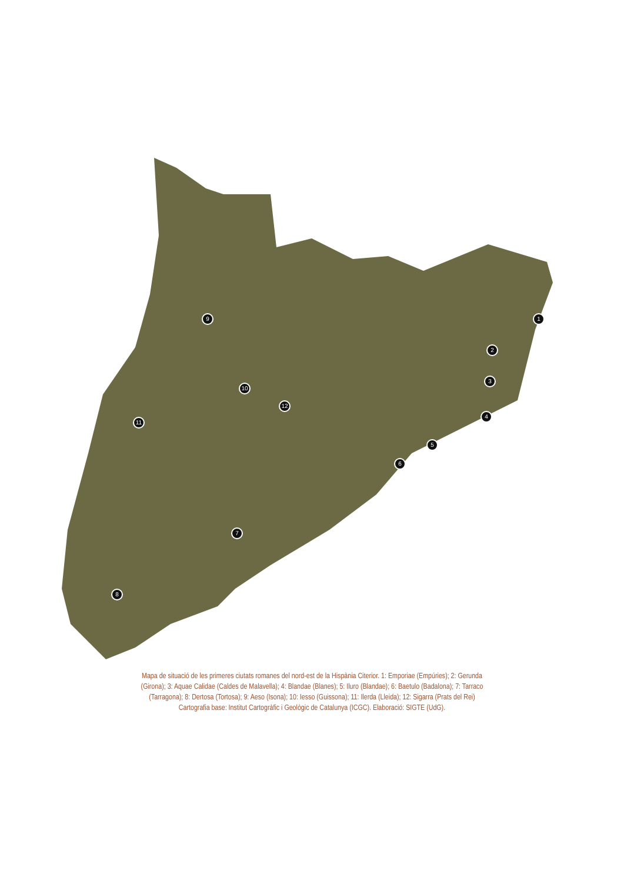1
2
3
4
5
6
7
8
9
10
11
12
Mapa de situació de les primeres ciutats romanes del nord-est de la Hispània Citerior. 1: Emporiae (Empúries); 2: Gerunda (Girona); 3: Aquae Calidae (Caldes de Malavella); 4: Blandae (Blanes); 5: Iluro (Blandae); 6: Baetulo (Badalona); 7: Tarraco (Tarragona); 8: Dertosa (Tortosa); 9: Aeso (Isona); 10: Iesso (Guissona); 11: Ilerda (Lleida); 12: Sigarra (Prats del Rei)
Cartografia base: Institut Cartogràfic i Geològic de Catalunya (ICGC). Elaboració: SIGTE (UdG).